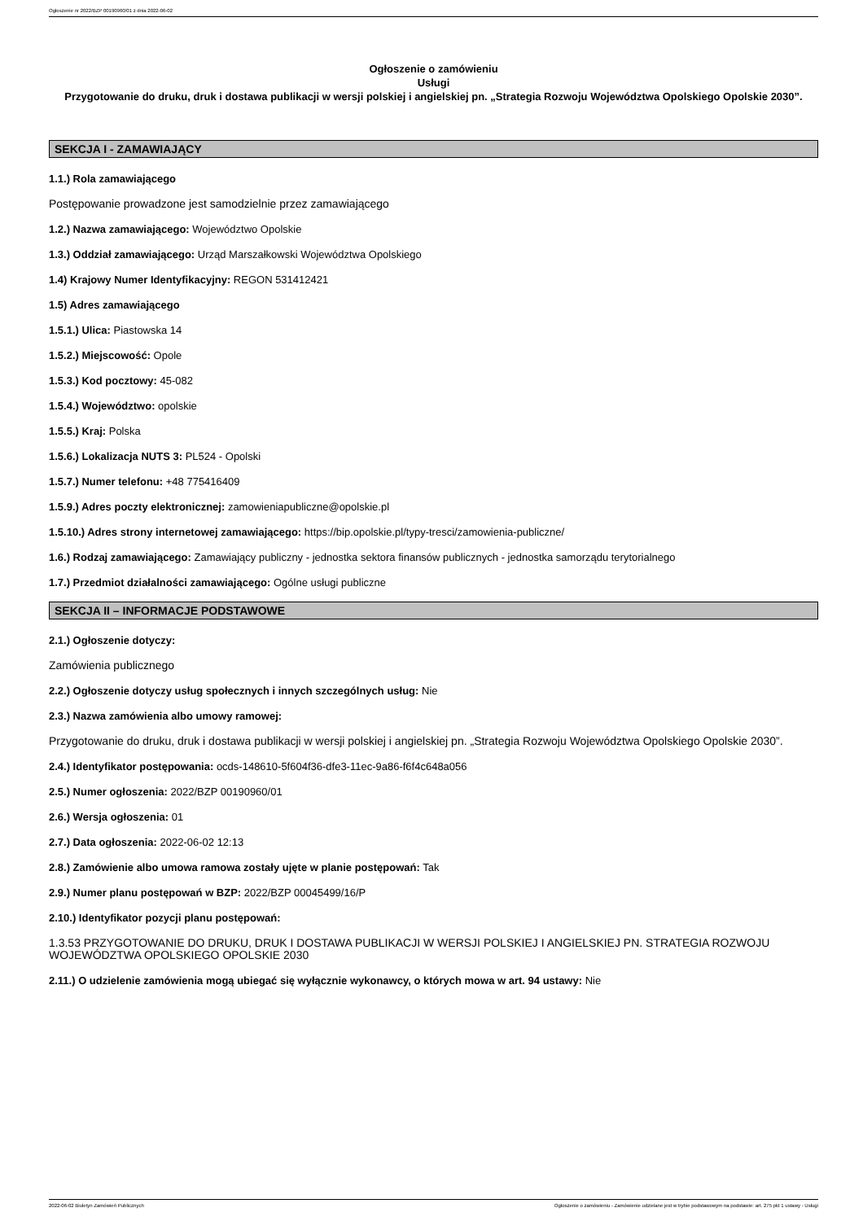Ogłoszenie nr 2022/BZP 00190960/01 z dnia 2022-06-02
Ogłoszenie o zamówieniu
Usługi
Przygotowanie do druku, druk i dostawa publikacji w wersji polskiej i angielskiej pn. „Strategia Rozwoju Województwa Opolskiego Opolskie 2030”.
SEKCJA I - ZAMAWIAJĄCY
1.1.) Rola zamawiającego
Postępowanie prowadzone jest samodzielnie przez zamawiającego
1.2.) Nazwa zamawiającego: Województwo Opolskie
1.3.) Oddział zamawiającego: Urząd Marszałkowski Województwa Opolskiego
1.4) Krajowy Numer Identyfikacyjny: REGON 531412421
1.5) Adres zamawiającego
1.5.1.) Ulica: Piastowska 14
1.5.2.) Miejscowość: Opole
1.5.3.) Kod pocztowy: 45-082
1.5.4.) Województwo: opolskie
1.5.5.) Kraj: Polska
1.5.6.) Lokalizacja NUTS 3: PL524 - Opolski
1.5.7.) Numer telefonu: +48 775416409
1.5.9.) Adres poczty elektronicznej: zamowieniapubliczne@opolskie.pl
1.5.10.) Adres strony internetowej zamawiającego: https://bip.opolskie.pl/typy-tresci/zamowienia-publiczne/
1.6.) Rodzaj zamawiającego: Zamawiający publiczny - jednostka sektora finansów publicznych - jednostka samorządu terytorialnego
1.7.) Przedmiot działalności zamawiającego: Ogólne usługi publiczne
SEKCJA II – INFORMACJE PODSTAWOWE
2.1.) Ogłoszenie dotyczy:
Zamówienia publicznego
2.2.) Ogłoszenie dotyczy usług społecznych i innych szczególnych usług: Nie
2.3.) Nazwa zamówienia albo umowy ramowej:
Przygotowanie do druku, druk i dostawa publikacji w wersji polskiej i angielskiej pn. „Strategia Rozwoju Województwa Opolskiego Opolskie 2030”.
2.4.) Identyfikator postępowania: ocds-148610-5f604f36-dfe3-11ec-9a86-f6f4c648a056
2.5.) Numer ogłoszenia: 2022/BZP 00190960/01
2.6.) Wersja ogłoszenia: 01
2.7.) Data ogłoszenia: 2022-06-02 12:13
2.8.) Zamówienie albo umowa ramowa zostały ujęte w planie postępowań: Tak
2.9.) Numer planu postępowań w BZP: 2022/BZP 00045499/16/P
2.10.) Identyfikator pozycji planu postępowań:
1.3.53 PRZYGOTOWANIE DO DRUKU, DRUK I DOSTAWA PUBLIKACJI W WERSJI POLSKIEJ I ANGIELSKIEJ PN. STRATEGIA ROZWOJU WOJEWÓDZTWA OPOLSKIEGO OPOLSKIE 2030
2.11.) O udzielenie zamówienia mogą ubiegać się wyłącznie wykonawcy, o których mowa w art. 94 ustawy: Nie
2022-06-02 Biuletyn Zamówień Publicznych Ogłoszenie o zamówieniu - Zamówienie udzielane jest w trybie podstawowym na podstawie: art. 275 pkt 1 ustawy - Usługi